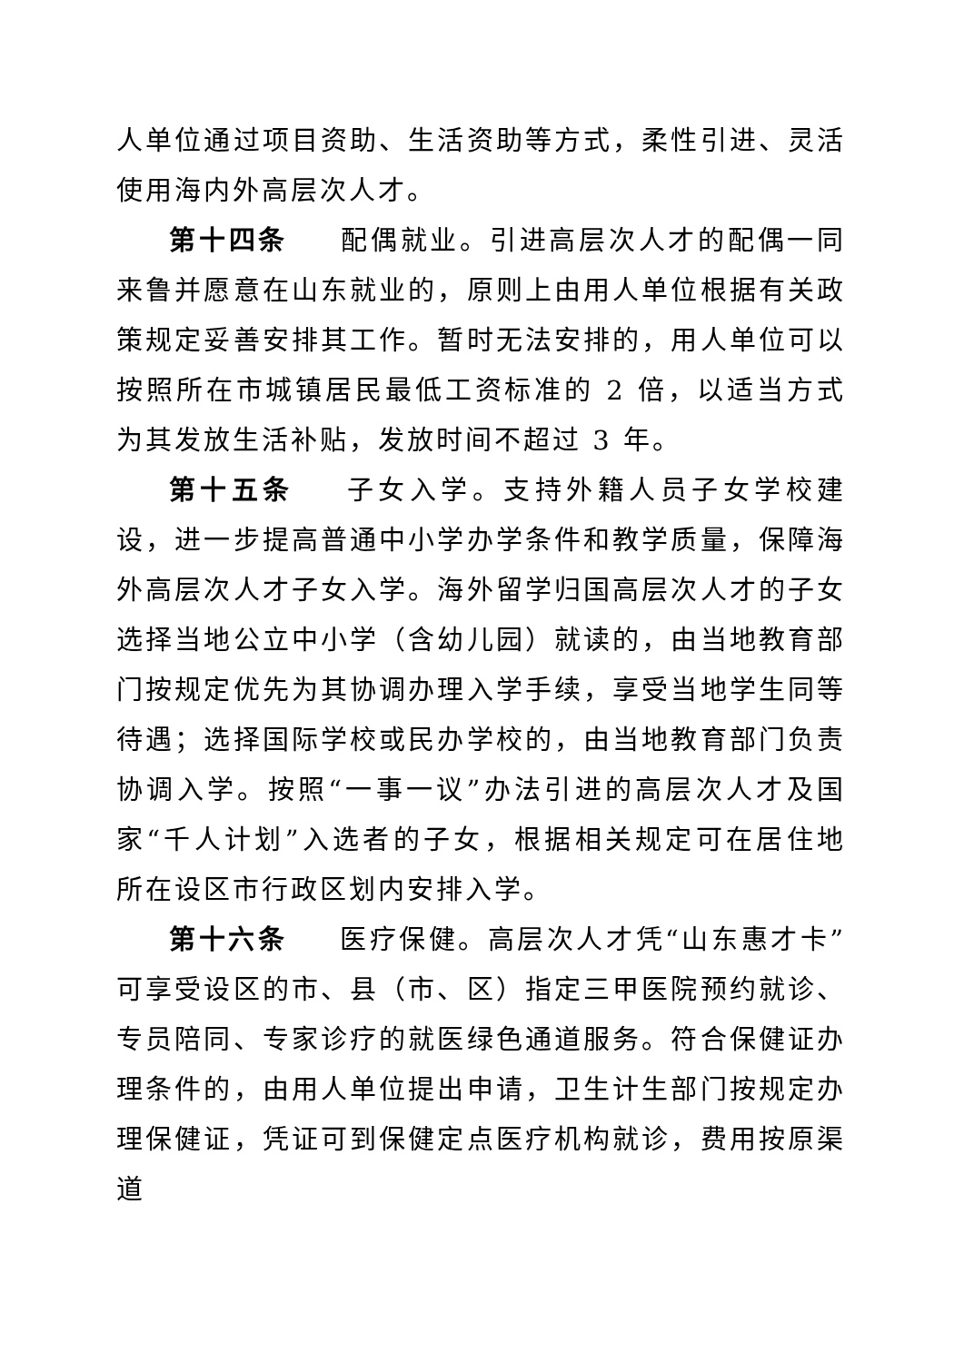人单位通过项目资助、生活资助等方式，柔性引进、灵活使用海内外高层次人才。
第十四条 配偶就业。引进高层次人才的配偶一同来鲁并愿意在山东就业的，原则上由用人单位根据有关政策规定妥善安排其工作。暂时无法安排的，用人单位可以按照所在市城镇居民最低工资标准的 2 倍，以适当方式为其发放生活补贴，发放时间不超过 3 年。
第十五条 子女入学。支持外籍人员子女学校建设，进一步提高普通中小学办学条件和教学质量，保障海外高层次人才子女入学。海外留学归国高层次人才的子女选择当地公立中小学（含幼儿园）就读的，由当地教育部门按规定优先为其协调办理入学手续，享受当地学生同等待遇；选择国际学校或民办学校的，由当地教育部门负责协调入学。按照“一事一议”办法引进的高层次人才及国家“千人计划”入选者的子女，根据相关规定可在居住地所在设区市行政区划内安排入学。
第十六条 医疗保健。高层次人才凭“山东惠才卡”可享受设区的市、县（市、区）指定三甲医院预约就诊、专员陪同、专家诊疗的就医绿色通道服务。符合保健证办理条件的，由用人单位提出申请，卫生计生部门按规定办理保健证，凭证可到保健定点医疗机构就诊，费用按原渠道